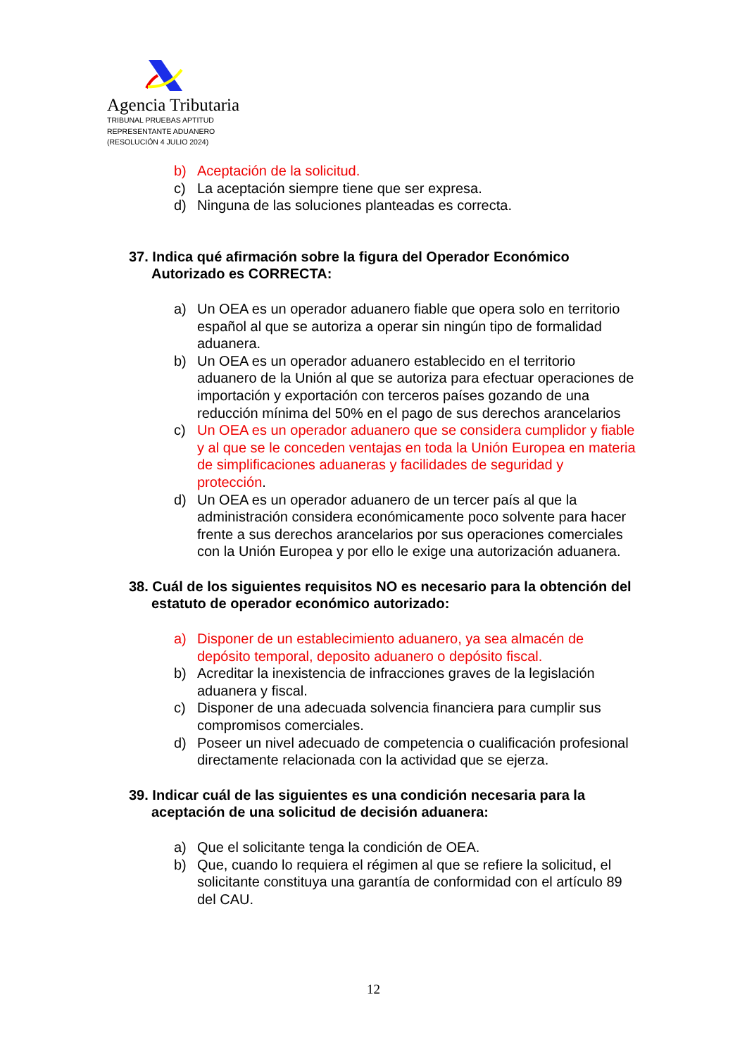Agencia Tributaria
TRIBUNAL PRUEBAS APTITUD
REPRESENTANTE ADUANERO
(RESOLUCIÓN 4 JULIO 2024)
b) Aceptación de la solicitud.
c) La aceptación siempre tiene que ser expresa.
d) Ninguna de las soluciones planteadas es correcta.
37. Indica qué afirmación sobre la figura del Operador Económico Autorizado es CORRECTA:
a) Un OEA es un operador aduanero fiable que opera solo en territorio español al que se autoriza a operar sin ningún tipo de formalidad aduanera.
b) Un OEA es un operador aduanero establecido en el territorio aduanero de la Unión al que se autoriza para efectuar operaciones de importación y exportación con terceros países gozando de una reducción mínima del 50% en el pago de sus derechos arancelarios
c) Un OEA es un operador aduanero que se considera cumplidor y fiable y al que se le conceden ventajas en toda la Unión Europea en materia de simplificaciones aduaneras y facilidades de seguridad y protección.
d) Un OEA es un operador aduanero de un tercer país al que la administración considera económicamente poco solvente para hacer frente a sus derechos arancelarios por sus operaciones comerciales con la Unión Europea y por ello le exige una autorización aduanera.
38. Cuál de los siguientes requisitos NO es necesario para la obtención del estatuto de operador económico autorizado:
a) Disponer de un establecimiento aduanero, ya sea almacén de depósito temporal, deposito aduanero o depósito fiscal.
b) Acreditar la inexistencia de infracciones graves de la legislación aduanera y fiscal.
c) Disponer de una adecuada solvencia financiera para cumplir sus compromisos comerciales.
d) Poseer un nivel adecuado de competencia o cualificación profesional directamente relacionada con la actividad que se ejerza.
39. Indicar cuál de las siguientes es una condición necesaria para la aceptación de una solicitud de decisión aduanera:
a) Que el solicitante tenga la condición de OEA.
b) Que, cuando lo requiera el régimen al que se refiere la solicitud, el solicitante constituya una garantía de conformidad con el artículo 89 del CAU.
12